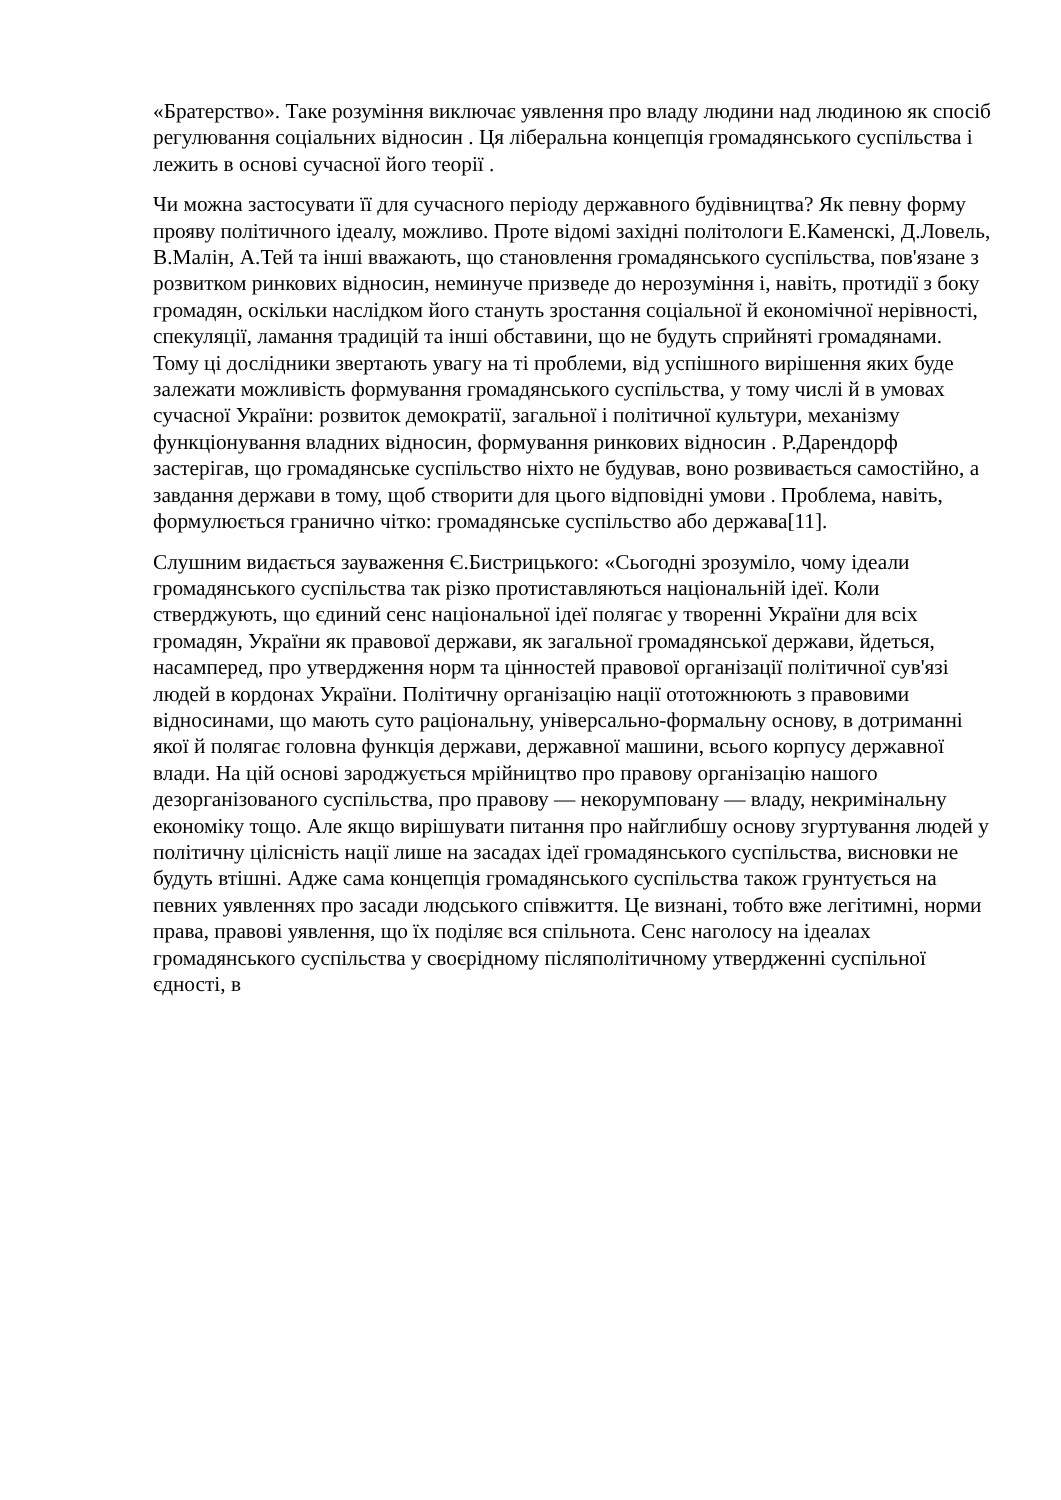«Братерство». Таке розуміння виключає уявлення про владу людини над людиною як спосіб регулювання соціальних відносин . Ця ліберальна концепція громадянського суспільства і лежить в основі сучасної його теорії .
Чи можна застосувати її для сучасного періоду державного будівництва? Як певну форму прояву політичного ідеалу, можливо. Проте відомі західні політологи Е.Каменскі, Д.Ловель, В.Малін, А.Тей та інші вважають, що становлення громадянського суспільства, пов'язане з розвитком ринкових відносин, неминуче призведе до нерозуміння і, навіть, протидії з боку громадян, оскільки наслідком його стануть зростання соціальної й економічної нерівності, спекуляції, ламання традицій та інші обставини, що не будуть сприйняті громадянами. Тому ці дослідники звертають увагу на ті проблеми, від успішного вирішення яких буде залежати можливість формування громадянського суспільства, у тому числі й в умовах сучасної України: розвиток демократії, загальної і політичної культури, механізму функціонування владних відносин, формування ринкових відносин . Р.Дарендорф застерігав, що громадянське суспільство ніхто не будував, воно розвивається самостійно, а завдання держави в тому, щоб створити для цього відповідні умови . Проблема, навіть, формулюється гранично чітко: громадянське суспільство або держава[11].
Слушним видається зауваження Є.Бистрицького: «Сьогодні зрозуміло, чому ідеали громадянського суспільства так різко протиставляються національній ідеї. Коли стверджують, що єдиний сенс національної ідеї полягає у творенні України для всіх громадян, України як правової держави, як загальної громадянської держави, йдеться, насамперед, про утвердження норм та цінностей правової організації політичної сув'язі людей в кордонах України. Політичну організацію нації ототожнюють з правовими відносинами, що мають суто раціональну, універсально-формальну основу, в дотриманні якої й полягає головна функція держави, державної машини, всього корпусу державної влади. На цій основі зароджується мрійництво про правову організацію нашого дезорганізованого суспільства, про правову — некорумповану — владу, некримінальну економіку тощо. Але якщо вирішувати питання про найглибшу основу згуртування людей у політичну цілісність нації лише на засадах ідеї громадянського суспільства, висновки не будуть втішні. Адже сама концепція громадянського суспільства також грунтується на певних уявленнях про засади людського співжиття. Це визнані, тобто вже легітимні, норми права, правові уявлення, що їх поділяє вся спільнота. Сенс наголосу на ідеалах громадянського суспільства у своєрідному післяполітичному утвердженні суспільної єдності, в